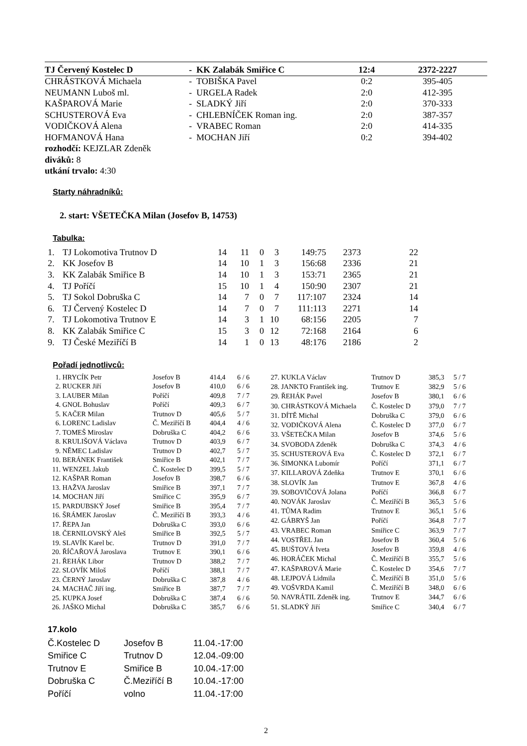| TJ Červený Kostelec D | - KK Zalabák Smiřice C | 12:4 | 2372-2227 |
| --- | --- | --- | --- |
| CHRÁSTKOVÁ Michaela | - TOBIŠKA Pavel | 0:2 | 395-405 |
| NEUMANN Luboš ml. | - URGELA Radek | 2:0 | 412-395 |
| KAŠPAROVÁ Marie | - SLADKÝ Jiří | 2:0 | 370-333 |
| SCHUSTEROVÁ Eva | - CHLEBNÍČEK Roman ing. | 2:0 | 387-357 |
| VODIČKOVÁ Alena | - VRABEC Roman | 2:0 | 414-335 |
| HOFMANOVÁ Hana | - MOCHAN Jiří | 0:2 | 394-402 |
| rozhodčí: KEJZLAR Zdeněk | | | |
| diváků: 8 | | | |
| utkání trvalo: 4:30 | | | |
Starty náhradníků:
2. start: VŠETEČKA Milan (Josefov B, 14753)
Tabulka:
| 1. | TJ Lokomotiva Trutnov D | 14 | 11 | 0 | 3 | 149:75 | 2373 | 22 |
| 2. | KK Josefov B | 14 | 10 | 1 | 3 | 156:68 | 2336 | 21 |
| 3. | KK Zalabák Smiřice B | 14 | 10 | 1 | 3 | 153:71 | 2365 | 21 |
| 4. | TJ Poříčí | 15 | 10 | 1 | 4 | 150:90 | 2307 | 21 |
| 5. | TJ Sokol Dobruška C | 14 | 7 | 0 | 7 | 117:107 | 2324 | 14 |
| 6. | TJ Červený Kostelec D | 14 | 7 | 0 | 7 | 111:113 | 2271 | 14 |
| 7. | TJ Lokomotiva Trutnov E | 14 | 3 | 1 | 10 | 68:156 | 2205 | 7 |
| 8. | KK Zalabák Smiřice C | 15 | 3 | 0 | 12 | 72:168 | 2164 | 6 |
| 9. | TJ České Meziříčí B | 14 | 1 | 0 | 13 | 48:176 | 2186 | 2 |
Pořadí jednotlivců:
| 1. | HRYCÍK Petr | Josefov B | 414,4 | 6 / 6 |
| 2. | RUCKER Jiří | Josefov B | 410,0 | 6 / 6 |
| 3. | LAUBER Milan | Poříčí | 409,8 | 7 / 7 |
| 4. | GNOL Bohuslav | Poříčí | 409,3 | 6 / 7 |
| 5. | KAČER Milan | Trutnov D | 405,6 | 5 / 7 |
| 6. | LORENC Ladislav | Č. Meziříčí B | 404,4 | 4 / 6 |
| 7. | TOMEŠ Miroslav | Dobruška C | 404,2 | 6 / 6 |
| 8. | KRULIŠOVÁ Václava | Trutnov D | 403,9 | 6 / 7 |
| 9. | NĚMEC Ladislav | Trutnov D | 402,7 | 5 / 7 |
| 10. | BERÁNEK František | Smiřice B | 402,1 | 7 / 7 |
| 11. | WENZEL Jakub | Č. Kostelec D | 399,5 | 5 / 7 |
| 12. | KAŠPAR Roman | Josefov B | 398,7 | 6 / 6 |
| 13. | HAŽVA Jaroslav | Smiřice B | 397,1 | 7 / 7 |
| 14. | MOCHAN Jiří | Smiřice C | 395,9 | 6 / 7 |
| 15. | PARDUBSKÝ Josef | Smiřice B | 395,4 | 7 / 7 |
| 16. | ŠRÁMEK Jaroslav | Č. Meziříčí B | 393,3 | 4 / 6 |
| 17. | ŘEPA Jan | Dobruška C | 393,0 | 6 / 6 |
| 18. | ČERNILOVSKÝ Aleš | Smiřice B | 392,5 | 5 / 7 |
| 19. | SLAVÍK Karel bc. | Trutnov D | 391,0 | 7 / 7 |
| 20. | ŘÍČAŘOVÁ Jaroslava | Trutnov E | 390,1 | 6 / 6 |
| 21. | ŘEHÁK Libor | Trutnov D | 388,2 | 7 / 7 |
| 22. | SLOVÍK Miloš | Poříčí | 388,1 | 7 / 7 |
| 23. | ČERNÝ Jaroslav | Dobruška C | 387,8 | 4 / 6 |
| 24. | MACHAČ Jiří ing. | Smiřice B | 387,7 | 7 / 7 |
| 25. | KUPKA Josef | Dobruška C | 387,4 | 6 / 6 |
| 26. | JAŠKO Michal | Dobruška C | 385,7 | 6 / 6 |
| 27. | KUKLA Václav | Trutnov D | 385,3 | 5 / 7 |
| 28. | JANKTO František ing. | Trutnov E | 382,9 | 5 / 6 |
| 29. | ŘEHÁK Pavel | Josefov B | 380,1 | 6 / 6 |
| 30. | CHRÁSTKOVÁ Michaela | Č. Kostelec D | 379,0 | 7 / 7 |
| 31. | DÍTĚ Michal | Dobruška C | 379,0 | 6 / 6 |
| 32. | VODIČKOVÁ Alena | Č. Kostelec D | 377,0 | 6 / 7 |
| 33. | VŠETEČKA Milan | Josefov B | 374,6 | 5 / 6 |
| 34. | SVOBODA Zdeněk | Dobruška C | 374,3 | 4 / 6 |
| 35. | SCHUSTEROVÁ Eva | Č. Kostelec D | 372,1 | 6 / 7 |
| 36. | ŠIMONKA Lubomír | Poříčí | 371,1 | 6 / 7 |
| 37. | KILLAROVÁ Zdeňka | Trutnov E | 370,1 | 6 / 6 |
| 38. | SLOVÍK Jan | Trutnov E | 367,8 | 4 / 6 |
| 39. | SOBOVIČOVÁ Jolana | Poříčí | 366,8 | 6 / 7 |
| 40. | NOVÁK Jaroslav | Č. Meziříčí B | 365,3 | 5 / 6 |
| 41. | TŮMA Radim | Trutnov E | 365,1 | 5 / 6 |
| 42. | GÁBRYŠ Jan | Poříčí | 364,8 | 7 / 7 |
| 43. | VRABEC Roman | Smiřice C | 363,9 | 7 / 7 |
| 44. | VOSTŘEL Jan | Josefov B | 360,4 | 5 / 6 |
| 45. | BUŠTOVÁ Iveta | Josefov B | 359,8 | 4 / 6 |
| 46. | HORÁČEK Michal | Č. Meziříčí B | 355,7 | 5 / 6 |
| 47. | KAŠPAROVÁ Marie | Č. Kostelec D | 354,6 | 7 / 7 |
| 48. | LEJPOVÁ Lidmila | Č. Meziříčí B | 351,0 | 5 / 6 |
| 49. | VOŠVRDA Kamil | Č. Meziříčí B | 348,0 | 6 / 6 |
| 50. | NAVRÁTIL Zdeněk ing. | Trutnov E | 344,7 | 6 / 6 |
| 51. | SLADKÝ Jiří | Smiřice C | 340,4 | 6 / 7 |
17.kolo
| Č.Kostelec D | Josefov B | 11.04.-17:00 |
| Smiřice C | Trutnov D | 12.04.-09:00 |
| Trutnov E | Smiřice B | 10.04.-17:00 |
| Dobruška C | Č.Meziříčí B | 10.04.-17:00 |
| Poříčí | volno | 11.04.-17:00 |
2